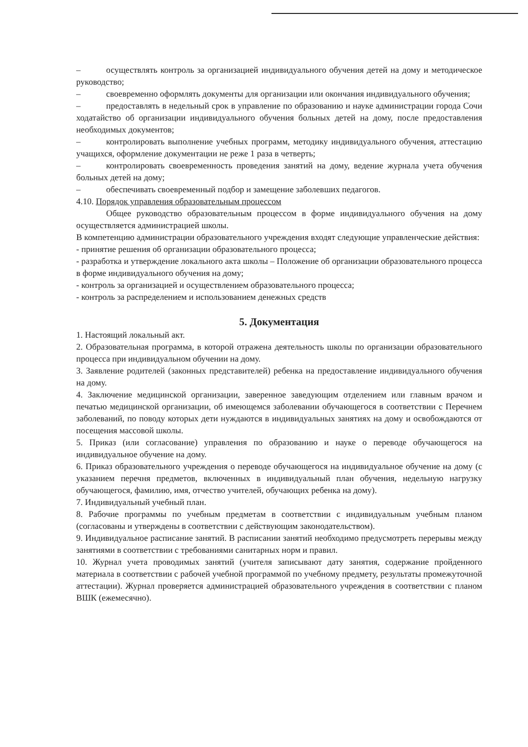– осуществлять контроль за организацией индивидуального обучения детей на дому и методическое руководство;
– своевременно оформлять документы для организации или окончания индивидуального обучения;
– предоставлять в недельный срок в управление по образованию и науке администрации города Сочи ходатайство об организации индивидуального обучения больных детей на дому, после предоставления необходимых документов;
– контролировать выполнение учебных программ, методику индивидуального обучения, аттестацию учащихся, оформление документации не реже 1 раза в четверть;
– контролировать своевременность проведения занятий на дому, ведение журнала учета обучения больных детей на дому;
– обеспечивать своевременный подбор и замещение заболевших педагогов.
4.10. Порядок управления образовательным процессом
Общее руководство образовательным процессом в форме индивидуального обучения на дому осуществляется администрацией школы.
В компетенцию администрации образовательного учреждения входят следующие управленческие действия:
- принятие решения об организации образовательного процесса;
- разработка и утверждение локального акта школы – Положение об организации образовательного процесса в форме индивидуального обучения на дому;
- контроль за организацией и осуществлением образовательного процесса;
- контроль за распределением и использованием денежных средств
5. Документация
1. Настоящий локальный акт.
2. Образовательная программа, в которой отражена деятельность школы по организации образовательного процесса при индивидуальном обучении на дому.
3. Заявление родителей (законных представителей) ребенка на предоставление индивидуального обучения на дому.
4. Заключение медицинской организации, заверенное заведующим отделением или главным врачом и печатью медицинской организации, об имеющемся заболевании обучающегося в соответствии с Перечнем заболеваний, по поводу которых дети нуждаются в индивидуальных занятиях на дому и освобождаются от посещения массовой школы.
5. Приказ (или согласование) управления по образованию и науке о переводе обучающегося на индивидуальное обучение на дому.
6. Приказ образовательного учреждения о переводе обучающегося на индивидуальное обучение на дому (с указанием перечня предметов, включенных в индивидуальный план обучения, недельную нагрузку обучающегося, фамилию, имя, отчество учителей, обучающих ребенка на дому).
7. Индивидуальный учебный план.
8. Рабочие программы по учебным предметам в соответствии с индивидуальным учебным планом (согласованы и утверждены в соответствии с действующим законодательством).
9. Индивидуальное расписание занятий. В расписании занятий необходимо предусмотреть перерывы между занятиями в соответствии с требованиями санитарных норм и правил.
10. Журнал учета проводимых занятий (учителя записывают дату занятия, содержание пройденного материала в соответствии с рабочей учебной программой по учебному предмету, результаты промежуточной аттестации). Журнал проверяется администрацией образовательного учреждения в соответствии с планом ВШК (ежемесячно).